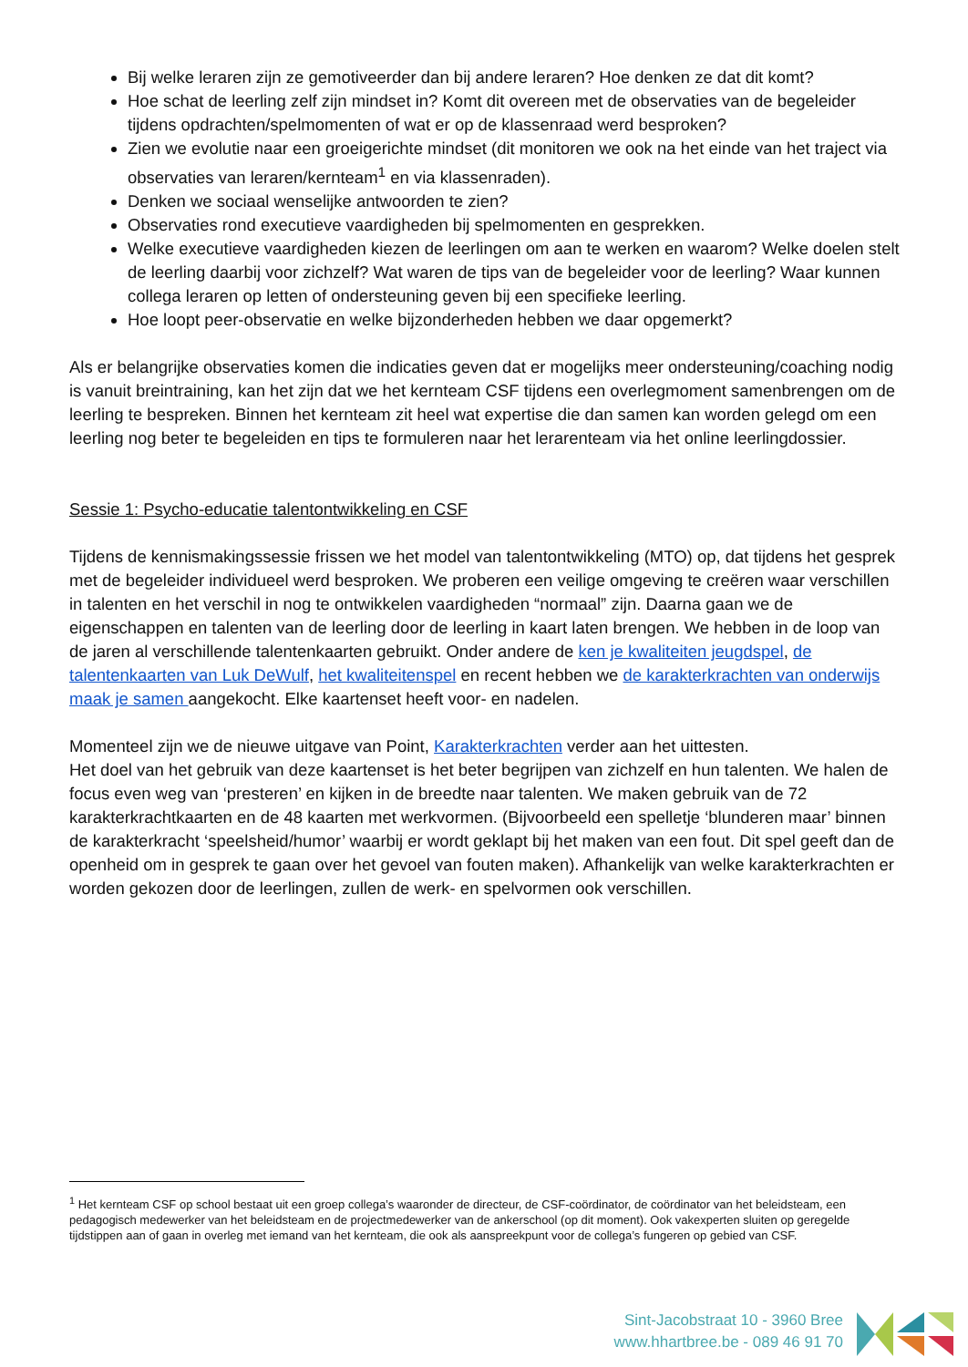Bij welke leraren zijn ze gemotiveerder dan bij andere leraren? Hoe denken ze dat dit komt?
Hoe schat de leerling zelf zijn mindset in? Komt dit overeen met de observaties van de begeleider tijdens opdrachten/spelmomenten of wat er op de klassenraad werd besproken?
Zien we evolutie naar een groeigerichte mindset (dit monitoren we ook na het einde van het traject via observaties van leraren/kernteam<sup>1</sup> en via klassenraden).
Denken we sociaal wenselijke antwoorden te zien?
Observaties rond executieve vaardigheden bij spelmomenten en gesprekken.
Welke executieve vaardigheden kiezen de leerlingen om aan te werken en waarom? Welke doelen stelt de leerling daarbij voor zichzelf? Wat waren de tips van de begeleider voor de leerling? Waar kunnen collega leraren op letten of ondersteuning geven bij een specifieke leerling.
Hoe loopt peer-observatie en welke bijzonderheden hebben we daar opgemerkt?
Als er belangrijke observaties komen die indicaties geven dat er mogelijks meer ondersteuning/coaching nodig is vanuit breintraining, kan het zijn dat we het kernteam CSF tijdens een overlegmoment samenbrengen om de leerling te bespreken. Binnen het kernteam zit heel wat expertise die dan samen kan worden gelegd om een leerling nog beter te begeleiden en tips te formuleren naar het lerarenteam via het online leerlingdossier.
Sessie 1: Psycho-educatie talentontwikkeling en CSF
Tijdens de kennismakingssessie frissen we het model van talentontwikkeling (MTO) op, dat tijdens het gesprek met de begeleider individueel werd besproken. We proberen een veilige omgeving te creëren waar verschillen in talenten en het verschil in nog te ontwikkelen vaardigheden “normaal” zijn. Daarna gaan we de eigenschappen en talenten van de leerling door de leerling in kaart laten brengen. We hebben in de loop van de jaren al verschillende talentenkaarten gebruikt. Onder andere de ken je kwaliteiten jeugdspel, de talentenkaarten van Luk DeWulf, het kwaliteitenspel en recent hebben we de karakterkrachten van onderwijs maak je samen aangekocht. Elke kaartenset heeft voor- en nadelen.
Momenteel zijn we de nieuwe uitgave van Point, Karakterkrachten verder aan het uittesten.
Het doel van het gebruik van deze kaartenset is het beter begrijpen van zichzelf en hun talenten. We halen de focus even weg van ‘presteren’ en kijken in de breedte naar talenten. We maken gebruik van de 72 karakterkrachtkaarten en de 48 kaarten met werkvormen. (Bijvoorbeeld een spelletje ‘blunderen maar’ binnen de karakterkracht ‘speelsheid/humor’ waarbij er wordt geklapt bij het maken van een fout. Dit spel geeft dan de openheid om in gesprek te gaan over het gevoel van fouten maken). Afhankelijk van welke karakterkrachten er worden gekozen door de leerlingen, zullen de werk- en spelvormen ook verschillen.
<sup>1</sup> Het kernteam CSF op school bestaat uit een groep collega’s waaronder de directeur, de CSF-coördinator, de coördinator van het beleidsteam, een pedagogisch medewerker van het beleidsteam en de projectmedewerker van de ankerschool (op dit moment). Ook vakexperten sluiten op geregelde tijdstippen aan of gaan in overleg met iemand van het kernteam, die ook als aanspreekpunt voor de collega’s fungeren op gebied van CSF.
Sint-Jacobstraat 10 - 3960 Bree
www.hhartbree.be - 089 46 91 70